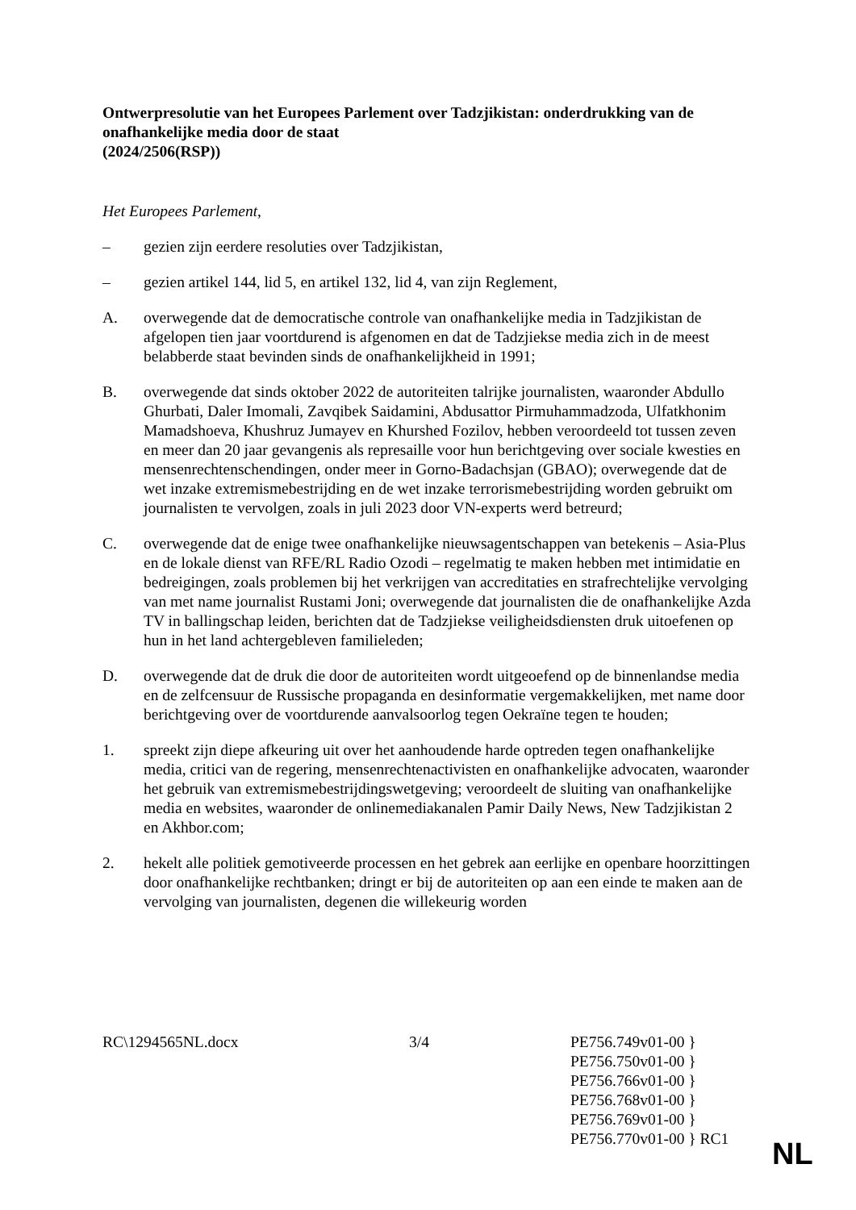Ontwerpresolutie van het Europees Parlement over Tadzjikistan: onderdrukking van de onafhankelijke media door de staat
(2024/2506(RSP))
Het Europees Parlement,
– gezien zijn eerdere resoluties over Tadzjikistan,
– gezien artikel 144, lid 5, en artikel 132, lid 4, van zijn Reglement,
A. overwegende dat de democratische controle van onafhankelijke media in Tadzjikistan de afgelopen tien jaar voortdurend is afgenomen en dat de Tadzjiekse media zich in de meest belabberde staat bevinden sinds de onafhankelijkheid in 1991;
B. overwegende dat sinds oktober 2022 de autoriteiten talrijke journalisten, waaronder Abdullo Ghurbati, Daler Imomali, Zavqibek Saidamini, Abdusattor Pirmuhammadzoda, Ulfatkhonim Mamadshoeva, Khushruz Jumayev en Khurshed Fozilov, hebben veroordeeld tot tussen zeven en meer dan 20 jaar gevangenis als represaille voor hun berichtgeving over sociale kwesties en mensenrechtenschendingen, onder meer in Gorno-Badachsjan (GBAO); overwegende dat de wet inzake extremismebestrijding en de wet inzake terrorismebestrijding worden gebruikt om journalisten te vervolgen, zoals in juli 2023 door VN-experts werd betreurd;
C. overwegende dat de enige twee onafhankelijke nieuwsagentschappen van betekenis – Asia-Plus en de lokale dienst van RFE/RL Radio Ozodi – regelmatig te maken hebben met intimidatie en bedreigingen, zoals problemen bij het verkrijgen van accreditaties en strafrechtelijke vervolging van met name journalist Rustami Joni; overwegende dat journalisten die de onafhankelijke Azda TV in ballingschap leiden, berichten dat de Tadzjiekse veiligheidsdiensten druk uitoefenen op hun in het land achtergebleven familieleden;
D. overwegende dat de druk die door de autoriteiten wordt uitgeoefend op de binnenlandse media en de zelfcensuur de Russische propaganda en desinformatie vergemakkelijken, met name door berichtgeving over de voortdurende aanvalsoorlog tegen Oekraïne tegen te houden;
1. spreekt zijn diepe afkeuring uit over het aanhoudende harde optreden tegen onafhankelijke media, critici van de regering, mensenrechtenactivisten en onafhankelijke advocaten, waaronder het gebruik van extremismebestrijdingswetgeving; veroordeelt de sluiting van onafhankelijke media en websites, waaronder de onlinemediakanalen Pamir Daily News, New Tadzjikistan 2 en Akhbor.com;
2. hekelt alle politiek gemotiveerde processen en het gebrek aan eerlijke en openbare hoorzittingen door onafhankelijke rechtbanken; dringt er bij de autoriteiten op aan een einde te maken aan de vervolging van journalisten, degenen die willekeurig worden
RC\1294565NL.docx 3/4 PE756.749v01-00 }
PE756.750v01-00 }
PE756.766v01-00 }
PE756.768v01-00 }
PE756.769v01-00 }
PE756.770v01-00 } RC1
NL